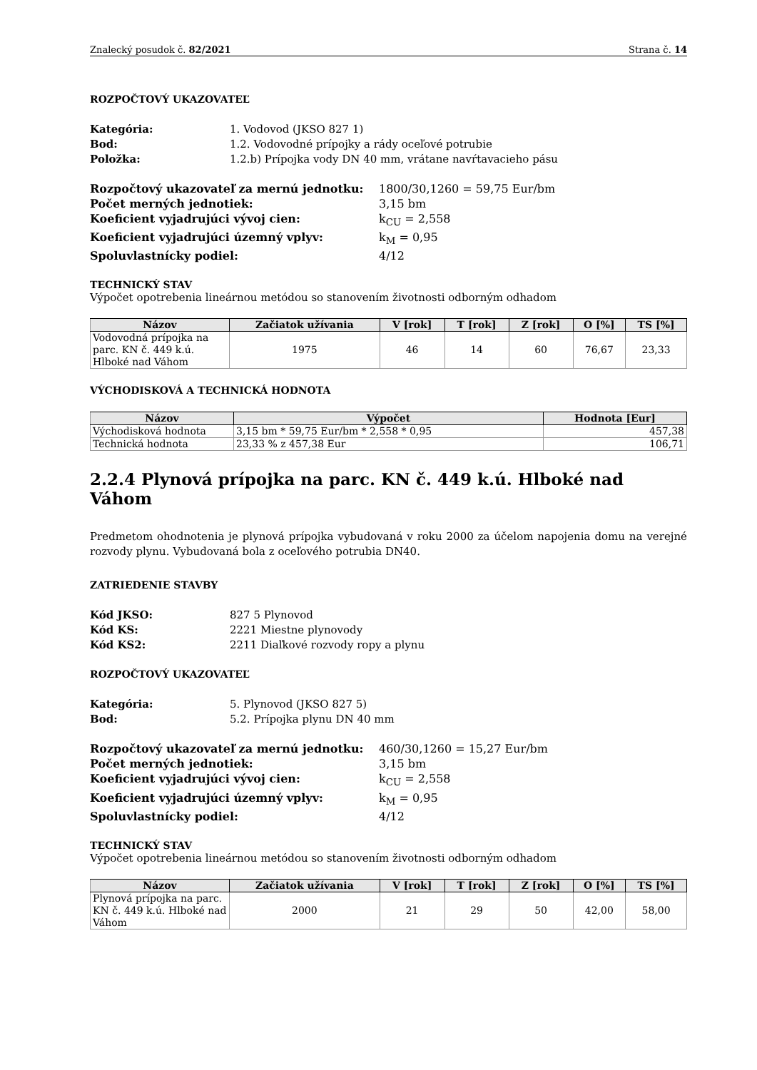Znalecký posudok č. 82/2021 Strana č. 14
ROZPOČTOVÝ UKAZOVATEĽ
Kategória: 1. Vodovod (JKSO 827 1) Bod: 1.2. Vodovodné prípojky a rády oceľové potrubie Položka: 1.2.b) Prípojka vody DN 40 mm, vrátane navŕtavacieho pásu
Rozpočtový ukazovateľ za mernú jednotku: 1800/30,1260 = 59,75 Eur/bm Počet merných jednotiek: 3,15 bm Koeficient vyjadrujúci vývoj cien: k<sub>CU</sub> = 2,558 Koeficient vyjadrujúci územný vplyv: k<sub>M</sub> = 0,95 Spoluvlastnícky podiel: 4/12
TECHNICKÝ STAV
Výpočet opotrebenia lineárnou metódou so stanovením životnosti odborným odhadom
| Názov | Začiatok užívania | V [rok] | T [rok] | Z [rok] | O [%] | TS [%] |
| --- | --- | --- | --- | --- | --- | --- |
| Vodovodná prípojka na parc. KN č. 449 k.ú. Hlboké nad Váhom | 1975 | 46 | 14 | 60 | 76,67 | 23,33 |
VÝCHODISKOVÁ A TECHNICKÁ HODNOTA
| Názov | Výpočet | Hodnota [Eur] |
| --- | --- | --- |
| Východisková hodnota | 3,15 bm * 59,75 Eur/bm * 2,558 * 0,95 | 457,38 |
| Technická hodnota | 23,33 % z 457,38 Eur | 106,71 |
2.2.4 Plynová prípojka na parc. KN č. 449 k.ú. Hlboké nad Váhom
Predmetom ohodnotenia je plynová prípojka vybudovaná v roku 2000 za účelom napojenia domu na verejné rozvody plynu. Vybudovaná bola z oceľového potrubia DN40.
ZATRIEDENIE STAVBY
Kód JKSO: 827 5 Plynovod Kód KS: 2221 Miestne plynovody Kód KS2: 2211 Diaľkové rozvody ropy a plynu
ROZPOČTOVÝ UKAZOVATEĽ
Kategória: 5. Plynovod (JKSO 827 5) Bod: 5.2. Prípojka plynu DN 40 mm
Rozpočtový ukazovateľ za mernú jednotku: 460/30,1260 = 15,27 Eur/bm Počet merných jednotiek: 3,15 bm Koeficient vyjadrujúci vývoj cien: k<sub>CU</sub> = 2,558 Koeficient vyjadrujúci územný vplyv: k<sub>M</sub> = 0,95 Spoluvlastnícky podiel: 4/12
TECHNICKÝ STAV
Výpočet opotrebenia lineárnou metódou so stanovením životnosti odborným odhadom
| Názov | Začiatok užívania | V [rok] | T [rok] | Z [rok] | O [%] | TS [%] |
| --- | --- | --- | --- | --- | --- | --- |
| Plynová prípojka na parc. KN č. 449 k.ú. Hlboké nad Váhom | 2000 | 21 | 29 | 50 | 42,00 | 58,00 |